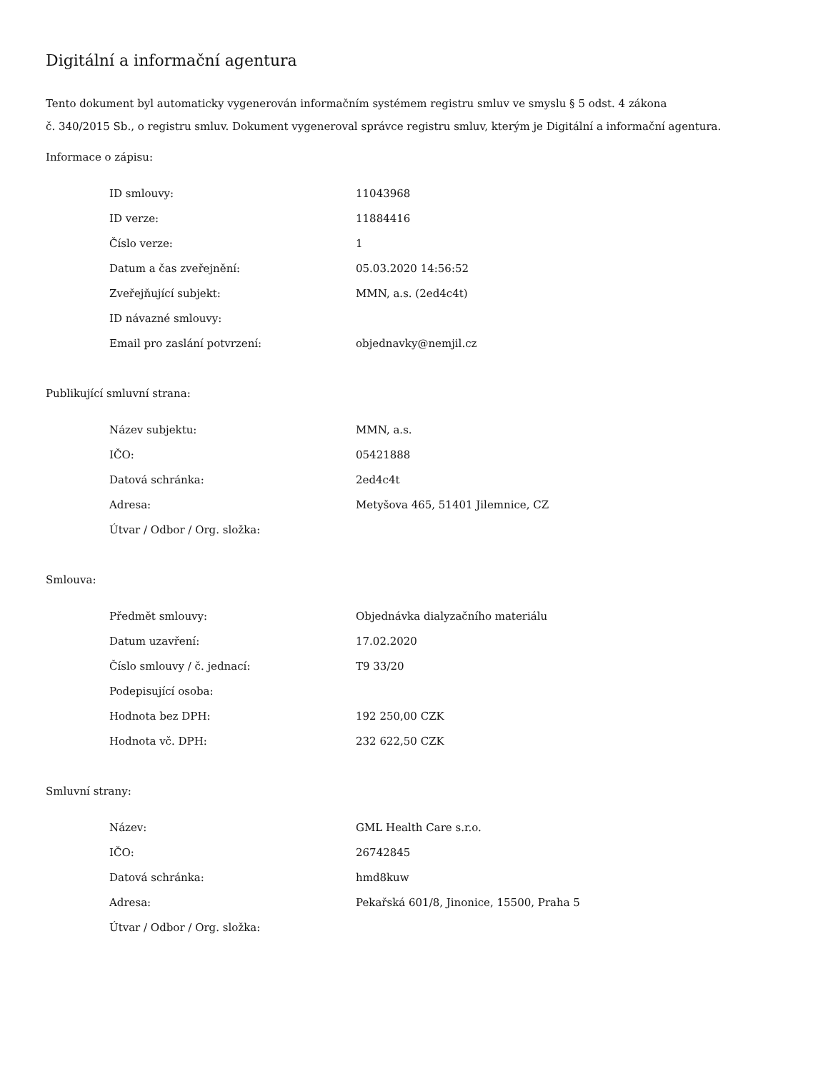Digitální a informační agentura
Tento dokument byl automaticky vygenerován informačním systémem registru smluv ve smyslu § 5 odst. 4 zákona
č. 340/2015 Sb., o registru smluv. Dokument vygeneroval správce registru smluv, kterým je Digitální a informační agentura.
Informace o zápisu:
| ID smlouvy: | 11043968 |
| ID verze: | 11884416 |
| Číslo verze: | 1 |
| Datum a čas zveřejnění: | 05.03.2020 14:56:52 |
| Zveřejňující subjekt: | MMN, a.s. (2ed4c4t) |
| ID návazné smlouvy: | |
| Email pro zaslání potvrzení: | objednavky@nemjil.cz |
Publikující smluvní strana:
| Název subjektu: | MMN, a.s. |
| IČO: | 05421888 |
| Datová schránka: | 2ed4c4t |
| Adresa: | Metyšova 465, 51401 Jilemnice, CZ |
| Útvar / Odbor / Org. složka: | |
Smlouva:
| Předmět smlouvy: | Objednávka dialyzačního materiálu |
| Datum uzavření: | 17.02.2020 |
| Číslo smlouvy / č. jednací: | T9 33/20 |
| Podepisující osoba: | |
| Hodnota bez DPH: | 192 250,00 CZK |
| Hodnota vč. DPH: | 232 622,50 CZK |
Smluvní strany:
| Název: | GML Health Care s.r.o. |
| IČO: | 26742845 |
| Datová schránka: | hmd8kuw |
| Adresa: | Pekařská 601/8, Jinonice, 15500, Praha 5 |
| Útvar / Odbor / Org. složka: | |